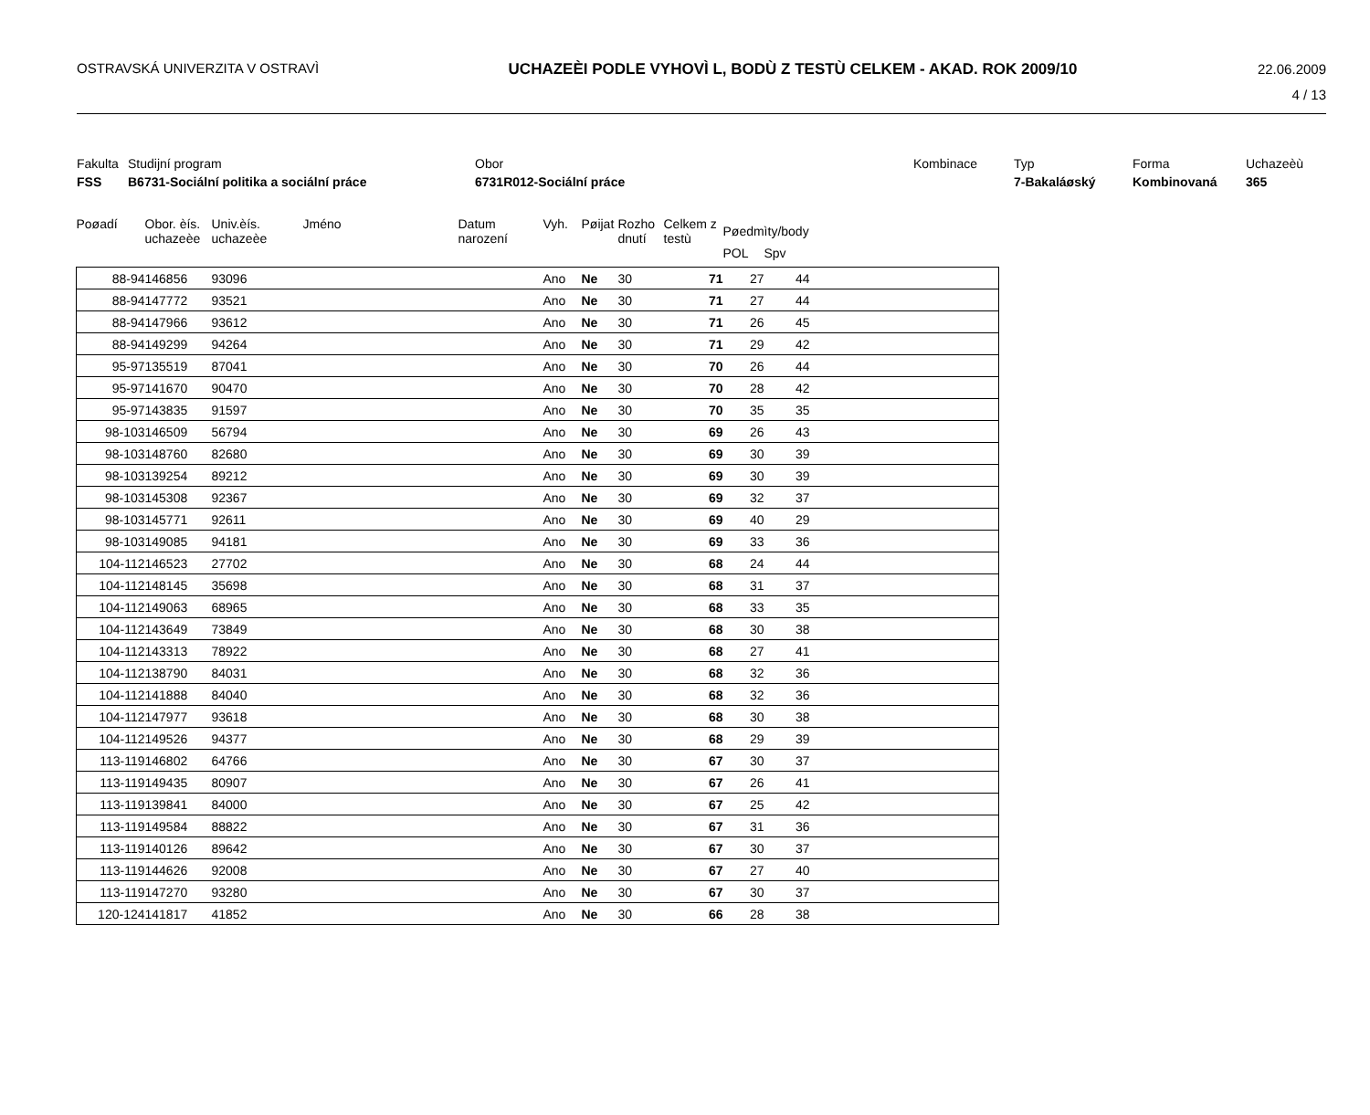OSTRAVSKÁ UNIVERZITA V OSTRAVÌ UCHAZEÈI PODLE VYHOVÌ L, BODÙ Z TESTÙ CELKEM - AKAD. ROK 2009/10
22.06.2009
4 / 13
Fakulta
FSS
Studijní program
B6731-Sociální politika a sociální práce
Obor
6731R012-Sociální práce
Kombinace
Typ
7-Bakaláøský
Forma
Kombinovaná
Uchazeèù
365
| Poøadí | Obor. èís. uchazeèe | Univ.èís. uchazeèe | Jméno | Datum narození | Vyh. | Pøijat | Rozho dnutí | Celkem z testù | Pøedmìty/body | | |
| --- | --- | --- | --- | --- | --- | --- | --- | --- | --- | --- | --- |
| | | | | | | | | | POL | Spv | |
| 88-94 | 146856 | 93096 | | | Ano | Ne | 30 | 71 | 27 | 44 | |
| 88-94 | 147772 | 93521 | | | Ano | Ne | 30 | 71 | 27 | 44 | |
| 88-94 | 147966 | 93612 | | | Ano | Ne | 30 | 71 | 26 | 45 | |
| 88-94 | 149299 | 94264 | | | Ano | Ne | 30 | 71 | 29 | 42 | |
| 95-97 | 135519 | 87041 | | | Ano | Ne | 30 | 70 | 26 | 44 | |
| 95-97 | 141670 | 90470 | | | Ano | Ne | 30 | 70 | 28 | 42 | |
| 95-97 | 143835 | 91597 | | | Ano | Ne | 30 | 70 | 35 | 35 | |
| 98-103 | 146509 | 56794 | | | Ano | Ne | 30 | 69 | 26 | 43 | |
| 98-103 | 148760 | 82680 | | | Ano | Ne | 30 | 69 | 30 | 39 | |
| 98-103 | 139254 | 89212 | | | Ano | Ne | 30 | 69 | 30 | 39 | |
| 98-103 | 145308 | 92367 | | | Ano | Ne | 30 | 69 | 32 | 37 | |
| 98-103 | 145771 | 92611 | | | Ano | Ne | 30 | 69 | 40 | 29 | |
| 98-103 | 149085 | 94181 | | | Ano | Ne | 30 | 69 | 33 | 36 | |
| 104-112 | 146523 | 27702 | | | Ano | Ne | 30 | 68 | 24 | 44 | |
| 104-112 | 148145 | 35698 | | | Ano | Ne | 30 | 68 | 31 | 37 | |
| 104-112 | 149063 | 68965 | | | Ano | Ne | 30 | 68 | 33 | 35 | |
| 104-112 | 143649 | 73849 | | | Ano | Ne | 30 | 68 | 30 | 38 | |
| 104-112 | 143313 | 78922 | | | Ano | Ne | 30 | 68 | 27 | 41 | |
| 104-112 | 138790 | 84031 | | | Ano | Ne | 30 | 68 | 32 | 36 | |
| 104-112 | 141888 | 84040 | | | Ano | Ne | 30 | 68 | 32 | 36 | |
| 104-112 | 147977 | 93618 | | | Ano | Ne | 30 | 68 | 30 | 38 | |
| 104-112 | 149526 | 94377 | | | Ano | Ne | 30 | 68 | 29 | 39 | |
| 113-119 | 146802 | 64766 | | | Ano | Ne | 30 | 67 | 30 | 37 | |
| 113-119 | 149435 | 80907 | | | Ano | Ne | 30 | 67 | 26 | 41 | |
| 113-119 | 139841 | 84000 | | | Ano | Ne | 30 | 67 | 25 | 42 | |
| 113-119 | 149584 | 88822 | | | Ano | Ne | 30 | 67 | 31 | 36 | |
| 113-119 | 140126 | 89642 | | | Ano | Ne | 30 | 67 | 30 | 37 | |
| 113-119 | 144626 | 92008 | | | Ano | Ne | 30 | 67 | 27 | 40 | |
| 113-119 | 147270 | 93280 | | | Ano | Ne | 30 | 67 | 30 | 37 | |
| 120-124 | 141817 | 41852 | | | Ano | Ne | 30 | 66 | 28 | 38 | |